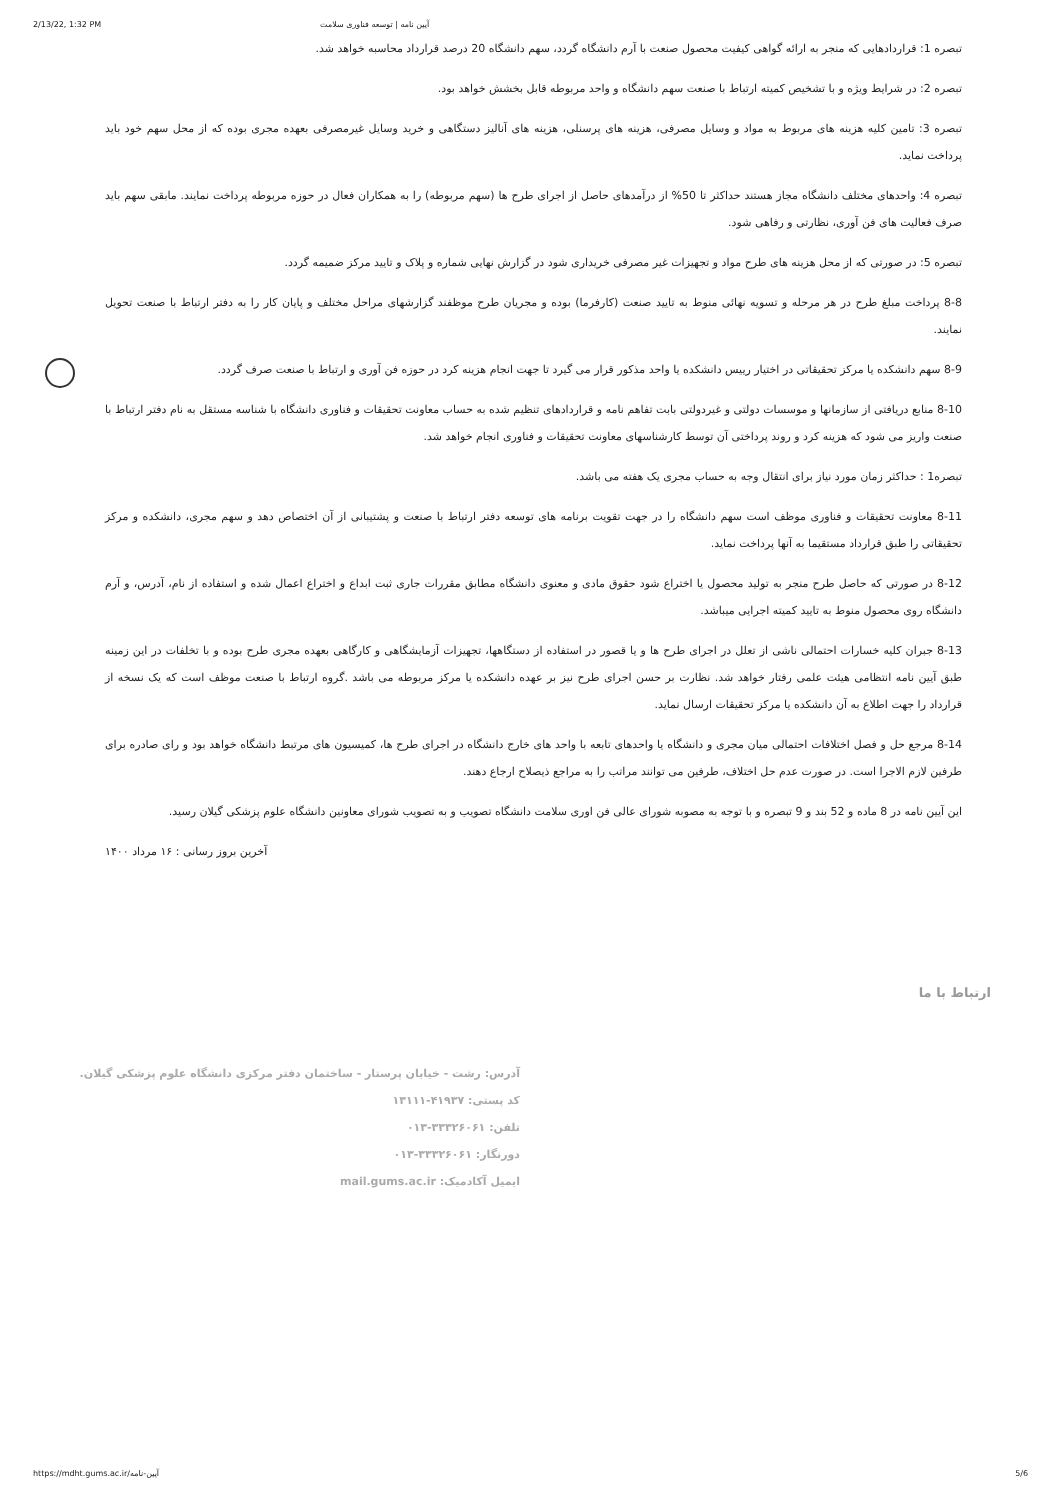2/13/22, 1:32 PM آیین نامه | توسعه فناوری سلامت
تبصره 1: قراردادهایی که منجر به ارائه گواهی کیفیت محصول صنعت با آرم دانشگاه گردد، سهم دانشگاه 20 درصد قرارداد محاسبه خواهد شد.
تبصره 2: در شرایط ویژه و با تشخیص کمیته ارتباط با صنعت سهم دانشگاه و واحد مربوطه قابل بخشش خواهد بود.
تبصره 3: تامین کلیه هزینه های مربوط به مواد و وسایل مصرفی، هزینه های پرسنلی، هزینه های آنالیز دستگاهی و خرید وسایل غیرمصرفی بعهده مجری بوده که از محل سهم خود باید پرداخت نماید.
تبصره 4: واحدهای مختلف دانشگاه مجاز هستند حداکثر تا 50% از درآمدهای حاصل از اجرای طرح ها (سهم مربوطه) را به همکاران فعال در حوزه مربوطه پرداخت نمایند. مابقی سهم باید صرف فعالیت های فن آوری، نظارتی و رفاهی شود.
تبصره 5: در صورتی که از محل هزینه های طرح مواد و تجهیزات غیر مصرفی خریداری شود در گزارش نهایی شماره و پلاک و تایید مرکز ضمیمه گردد.
8-8 پرداخت مبلغ طرح در هر مرحله و تسویه نهائی منوط به تایید صنعت (کارفرما) بوده و مجریان طرح موظفند گزارشهای مراحل مختلف و پایان کار را به دفتر ارتباط با صنعت تحویل نمایند.
8-9 سهم دانشکده یا مرکز تحقیقاتی در اختیار رییس دانشکده یا واحد مذکور قرار می گیرد تا جهت انجام هزینه کرد در حوزه فن آوری و ارتباط با صنعت صرف گردد.
8-10 منابع دریافتی از سازمانها و موسسات دولتی و غیردولتی بابت تفاهم نامه و قراردادهای تنظیم شده به حساب معاونت تحقیقات و فناوری دانشگاه با شناسه مستقل به نام دفتر ارتباط با صنعت واریز می شود که هزینه کرد و روند پرداختی آن توسط کارشناسهای معاونت تحقیقات و فناوری انجام خواهد شد.
تبصره1 : حداکثر زمان مورد نیاز برای انتقال وجه به حساب مجری یک هفته می باشد.
8-11 معاونت تحقیقات و فناوری موظف است سهم دانشگاه را در جهت تقویت برنامه های توسعه دفتر ارتباط با صنعت و پشتیبانی از آن اختصاص دهد و سهم مجری، دانشکده و مرکز تحقیقاتی را طبق قرارداد مستقیما به آنها پرداخت نماید.
8-12 در صورتی که حاصل طرح منجر به تولید محصول یا اختراع شود حقوق مادی و معنوی دانشگاه مطابق مقررات جاری ثبت ابداع و اختراع اعمال شده و استفاده از نام، آدرس، و آرم دانشگاه روی محصول منوط به تایید کمیته اجرایی میباشد.
8-13 جبران کلیه خسارات احتمالی ناشی از تعلل در اجرای طرح ها و یا قصور در استفاده از دستگاهها، تجهیزات آزمایشگاهی و کارگاهی بعهده مجری طرح بوده و با تخلفات در این زمینه طبق آیین نامه انتظامی هیئت علمی رفتار خواهد شد. نظارت بر حسن اجرای طرح نیز بر عهده دانشکده یا مرکز مربوطه می باشد .گروه ارتباط با صنعت موظف است که یک نسخه از قرارداد را جهت اطلاع به آن دانشکده یا مرکز تحقیقات ارسال نماید.
8-14 مرجع حل و فصل اختلافات احتمالی میان مجری و دانشگاه یا واحدهای تابعه با واحد های خارج دانشگاه در اجرای طرح ها، کمیسیون های مرتبط دانشگاه خواهد بود و رای صادره برای طرفین لازم الاجرا است. در صورت عدم حل اختلاف، طرفین می توانند مراتب را به مراجع ذیصلاح ارجاع دهند.
این آیین نامه در 8 ماده و 52 بند و 9 تبصره و با توجه به مصوبه شورای عالی فن اوری سلامت دانشگاه تصویب و به تصویب شورای معاونین دانشگاه علوم پزشکی گیلان رسید.
آخرین بروز رسانی : ۱۶ مرداد ۱۴۰۰
ارتباط با ما
آدرس: رشت - خیابان پرستار - ساختمان دفتر مرکزی دانشگاه علوم پزشکی گیلان.
کد پستی: ۴۱۹۳۷-۱۳۱۱۱
تلفن: ۳۳۳۲۶۰۶۱-۰۱۳
دورنگار: ۳۳۳۲۶۰۶۱-۰۱۳
ایمیل آکادمیک: mail.gums.ac.ir
https://mdht.gums.ac.ir/آیین-نامه 5/6